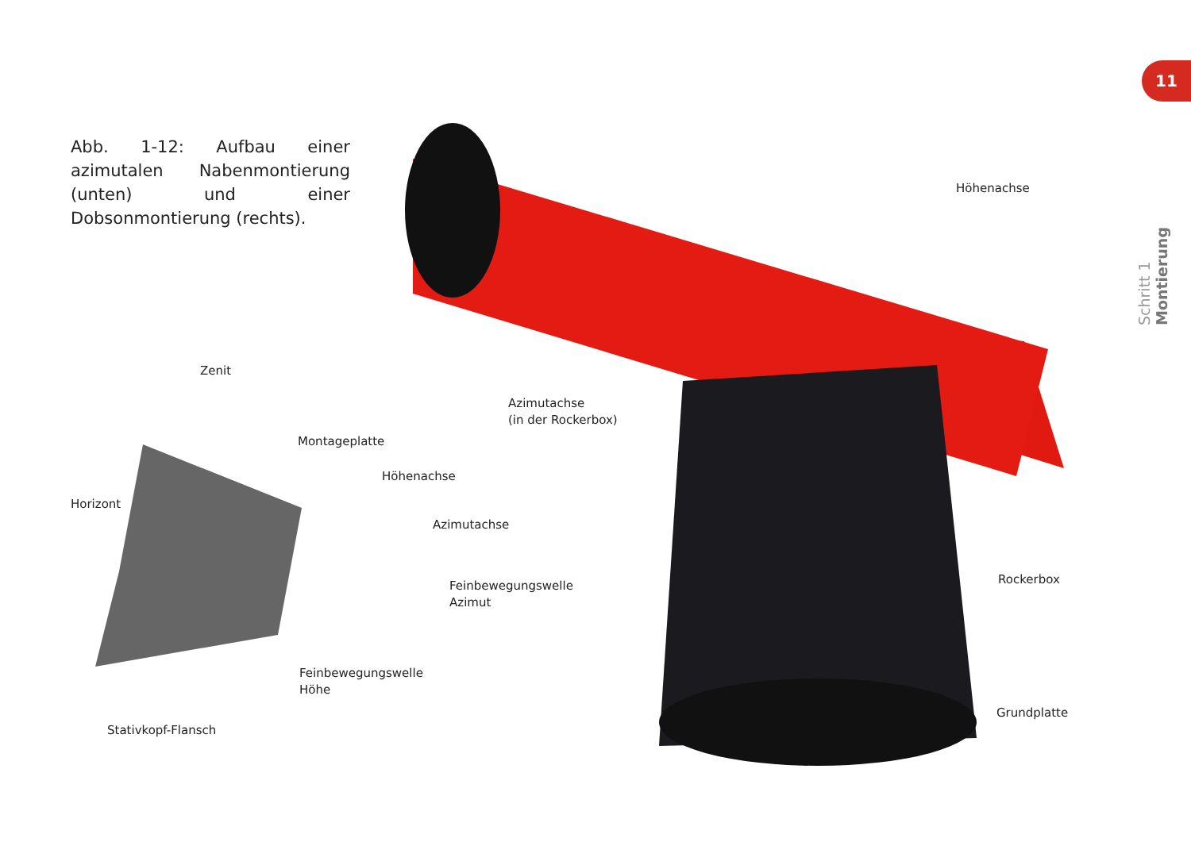Abb. 1-12: Aufbau einer azimutalen Nabenmontierung (unten) und einer Dobsonmontierung (rechts).
11
Schritt 1 Montierung
Höhenachse
Zenit
Azimutachse
(in der Rockerbox)
Montageplatte
Höhenachse
Horizont
Azimutachse
Rockerbox
Feinbewegungswelle
Azimut
Feinbewegungswelle
Höhe
Grundplatte
Stativkopf-Flansch